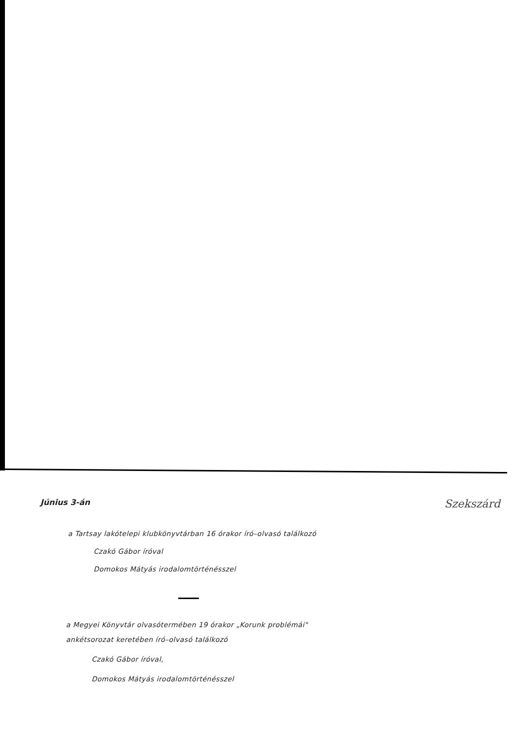Június 3-án Szekszárd
a Tartsay lakótelepi klubkönyvtárban 16 órakor író–olvasó találkozó
Czakó Gábor íróval
Domokos Mátyás irodalomtörténésszel
a Megyei Könyvtár olvasótermében 19 órakor „Korunk problémái"
ankétsorozat keretében író–olvasó találkozó
Czakó Gábor íróval,
Domokos Mátyás irodalomtörténésszel